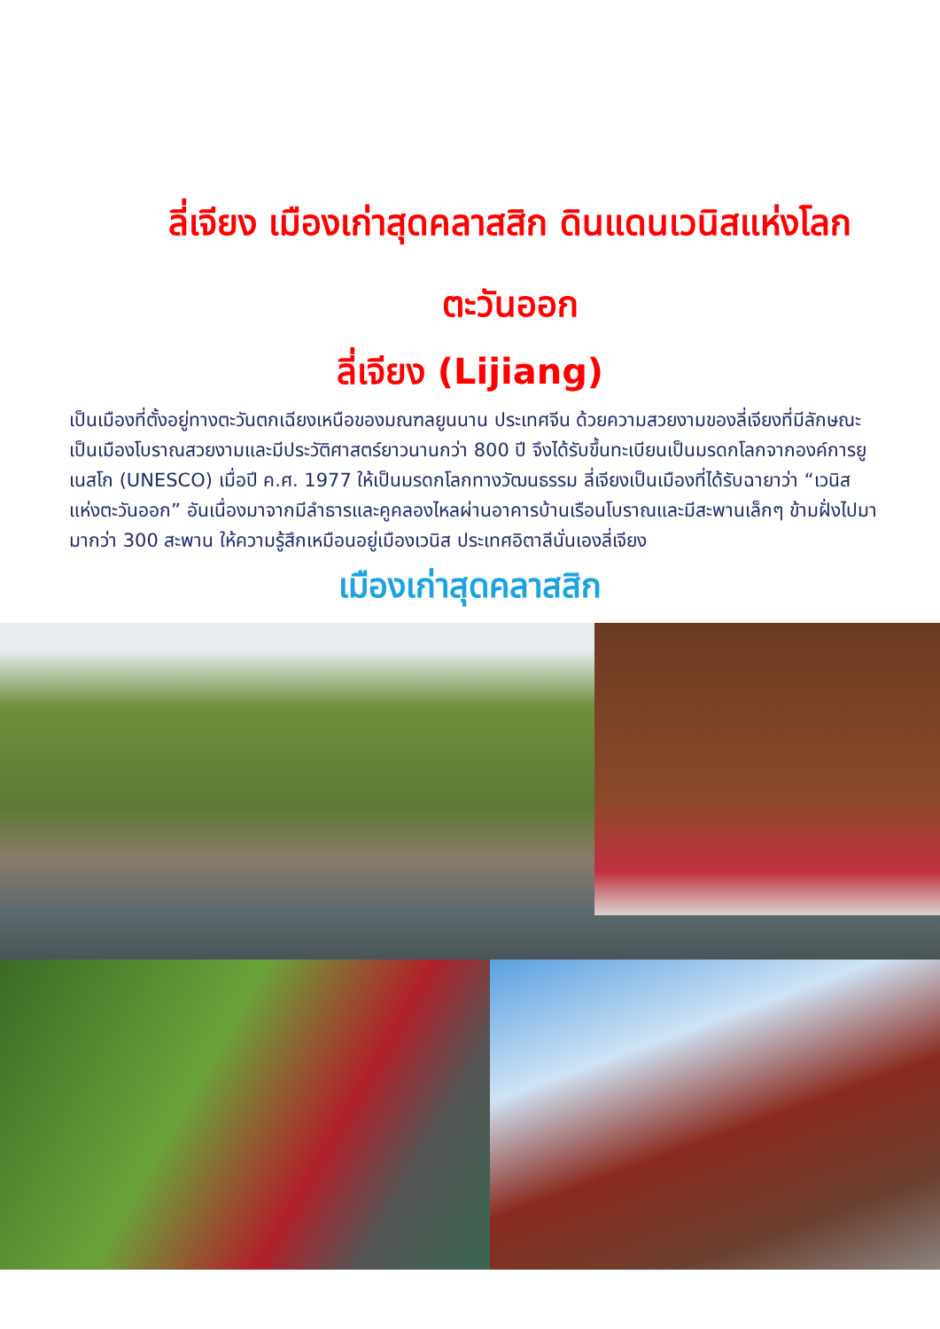ลี่เจียง เมืองเก่าสุดคลาสสิก ดินแดนเวนิสแห่งโลกตะวันออก
ลี่เจียง (Lijiang)
เป็นเมืองที่ตั้งอยู่ทางตะวันตกเฉียงเหนือของมณฑลยูนนาน ประเทศจีน ด้วยความสวยงามของลี่เจียงที่มีลักษณะเป็นเมืองโบราณสวยงามและมีประวัติศาสตร์ยาวนานกว่า 800 ปี จึงได้รับขึ้นทะเบียนเป็นมรดกโลกจากองค์การยูเนสโก (UNESCO) เมื่อปี ค.ศ. 1977 ให้เป็นมรดกโลกทางวัฒนธรรม ลี่เจียงเป็นเมืองที่ได้รับฉายาว่า “เวนิสแห่งตะวันออก” อันเนื่องมาจากมีลำธารและคูคลองไหลผ่านอาคารบ้านเรือนโบราณและมีสะพานเล็กๆ ข้ามฝั่งไปมามากว่า 300 สะพาน ให้ความรู้สึกเหมือนอยู่เมืองเวนิส ประเทศอิตาลีนั่นเองลี่เจียง
เมืองเก่าสุดคลาสสิก